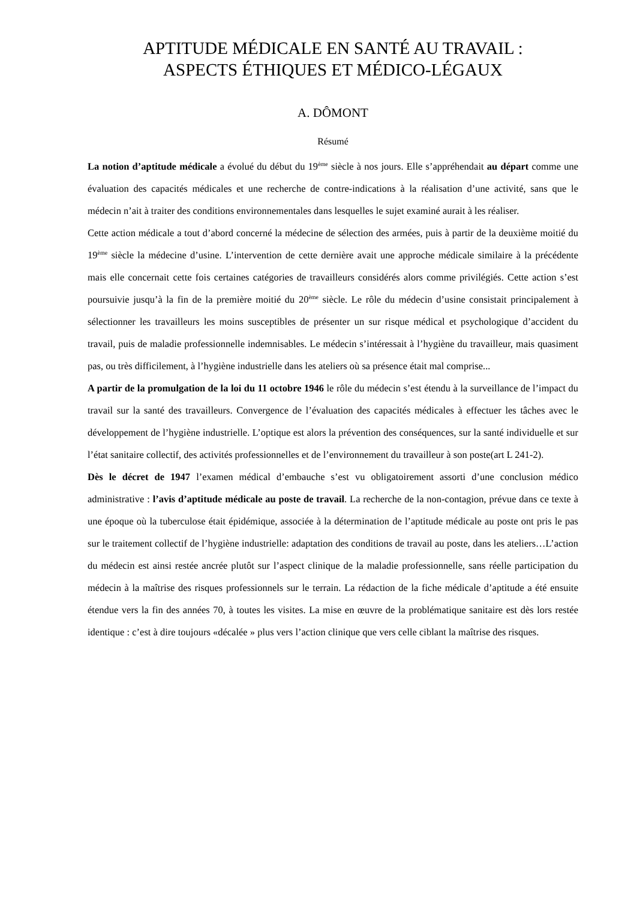APTITUDE MÉDICALE EN SANTÉ AU TRAVAIL :
ASPECTS ÉTHIQUES ET MÉDICO-LÉGAUX
A. DÔMONT
Résumé
La notion d’aptitude médicale a évolué du début du 19<sup>ème</sup> siècle à nos jours. Elle s’appréhendait au départ comme une évaluation des capacités médicales et une recherche de contre-indications à la réalisation d’une activité, sans que le médecin n’ait à traiter des conditions environnementales dans lesquelles le sujet examiné aurait à les réaliser.
Cette action médicale a tout d’abord concerné la médecine de sélection des armées, puis à partir de la deuxième moitié du 19<sup>ème</sup> siècle la médecine d’usine. L’intervention de cette dernière avait une approche médicale similaire à la précédente mais elle concernait cette fois certaines catégories de travailleurs considérés alors comme privilégiés. Cette action s’est poursuivie jusqu’à la fin de la première moitié du 20<sup>ème</sup> siècle. Le rôle du médecin d’usine consistait principalement à sélectionner les travailleurs les moins susceptibles de présenter un sur risque médical et psychologique d’accident du travail, puis de maladie professionnelle indemnisables. Le médecin s’intéressait à l’hygiène du travailleur, mais quasiment pas, ou très difficilement, à l’hygiène industrielle dans les ateliers où sa présence était mal comprise...
A partir de la promulgation de la loi du 11 octobre 1946 le rôle du médecin s’est étendu à la surveillance de l’impact du travail sur la santé des travailleurs. Convergence de l’évaluation des capacités médicales à effectuer les tâches avec le développement de l’hygiène industrielle. L’optique est alors la prévention des conséquences, sur la santé individuelle et sur l’état sanitaire collectif, des activités professionnelles et de l’environnement du travailleur à son poste(art L 241-2).
Dès le décret de 1947 l’examen médical d’embauche s’est vu obligatoirement assorti d’une conclusion médico administrative : l’avis d’aptitude médicale au poste de travail. La recherche de la non-contagion, prévue dans ce texte à une époque où la tuberculose était épidémique, associée à la détermination de l’aptitude médicale au poste ont pris le pas sur le traitement collectif de l’hygiène industrielle: adaptation des conditions de travail au poste, dans les ateliers…L’action du médecin est ainsi restée ancrée plutôt sur l’aspect clinique de la maladie professionnelle, sans réelle participation du médecin à la maîtrise des risques professionnels sur le terrain. La rédaction de la fiche médicale d’aptitude a été ensuite étendue vers la fin des années 70, à toutes les visites. La mise en œuvre de la problématique sanitaire est dès lors restée identique : c’est à dire toujours «décalée » plus vers l’action clinique que vers celle ciblant la maîtrise des risques.